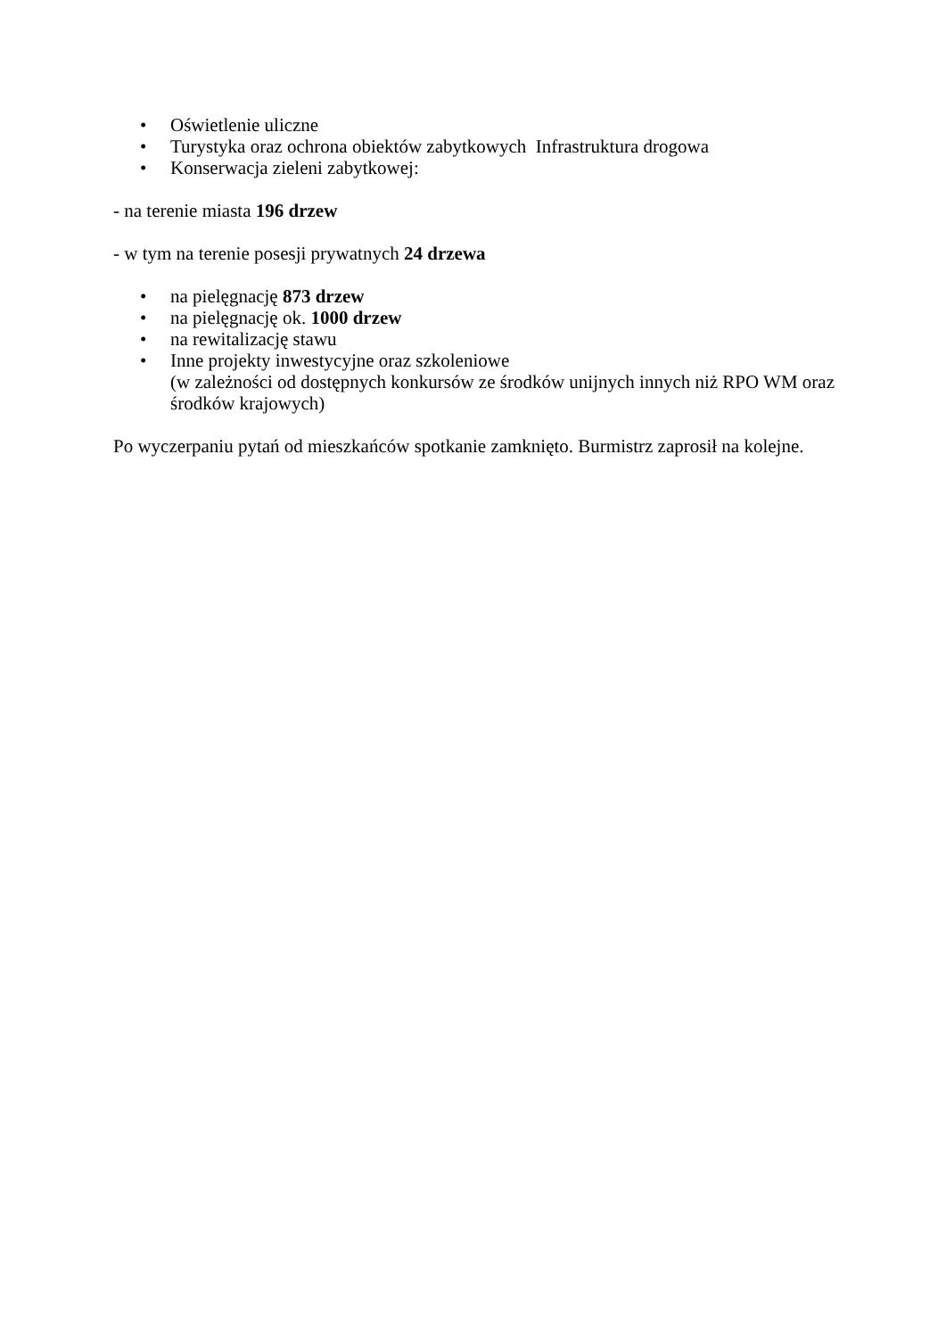• Oświetlenie uliczne
• Turystyka oraz ochrona obiektów zabytkowych Infrastruktura drogowa
• Konserwacja zieleni zabytkowej:
- na terenie miasta 196 drzew
- w tym na terenie posesji prywatnych 24 drzewa
• na pielęgnację 873 drzew
• na pielęgnację ok. 1000 drzew
• na rewitalizację stawu
• Inne projekty inwestycyjne oraz szkoleniowe
(w zależności od dostępnych konkursów ze środków unijnych innych niż RPO WM oraz środków krajowych)
Po wyczerpaniu pytań od mieszkańców spotkanie zamknięto. Burmistrz zaprosił na kolejne.